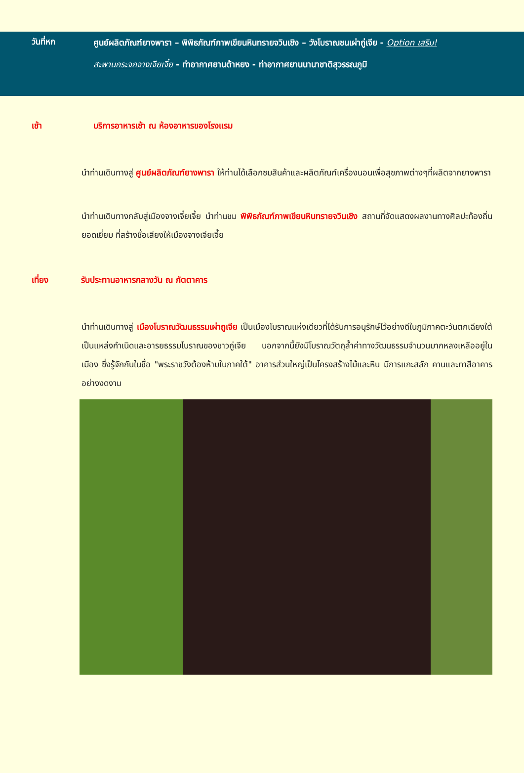วันที่หก
ศูนย์ผลิตภัณฑ์ยางพารา – พิพิธภัณฑ์ภาพเขียนหินทรายจวินเชิง – วังโบราณชนเผ่าถู่เจีย - Option เสริม!
สะพานกระจกจางเจียเจี้ย - ท่าอากาศยานต้าหยง - ท่าอากาศยานนานาชาติสุวรรณภูมิ
เช้า บริการอาหารเช้า ณ ห้องอาหารของโรงแรม
นำท่านเดินทางสู่ ศูนย์ผลิตภัณฑ์ยางพารา ให้ท่านได้เลือกชมสินค้าและผลิตภัณฑ์เครื่องนอนเพื่อสุขภาพต่างๆที่ผลิตจากยางพารา
นำท่านเดินทางกลับสู่เมืองจางเจี๋ยเจี้ย นำท่านชม พิพิธภัณฑ์ภาพเขียนหินทรายจวินเชิง สถานที่จัดแสดงผลงานทางศิลปะท้องถิ่นยอดเยี่ยม ที่สร้างชื่อเสียงให้เมืองจางเจียเจี้ย
เที่ยง รับประทานอาหารกลางวัน ณ ภัตตาคาร
นำท่านเดินทางสู่ เมืองโบราณวัฒนธรรมเผ่าถูเจีย เป็นเมืองโบราณแห่งเดียวที่ได้รับการอนุรักษ์ไว้อย่างดีในภูมิภาคตะวันตกเฉียงใต้ เป็นแหล่งกำเนิดและอารยธรรมโบราณของชาวถู่เจีย นอกจากนี้ยังมีโบราณวัตถุล้ำค่าทางวัฒนธรรมจำนวนมากหลงเหลืออยู่ในเมือง ซึ่งรู้จักกันในชื่อ "พระราชวังต้องห้ามในภาคใต้" อาคารส่วนใหญ่เป็นโครงสร้างไม้และหิน มีการแกะสลัก คานและทาสีอาคารอย่างงดงาม